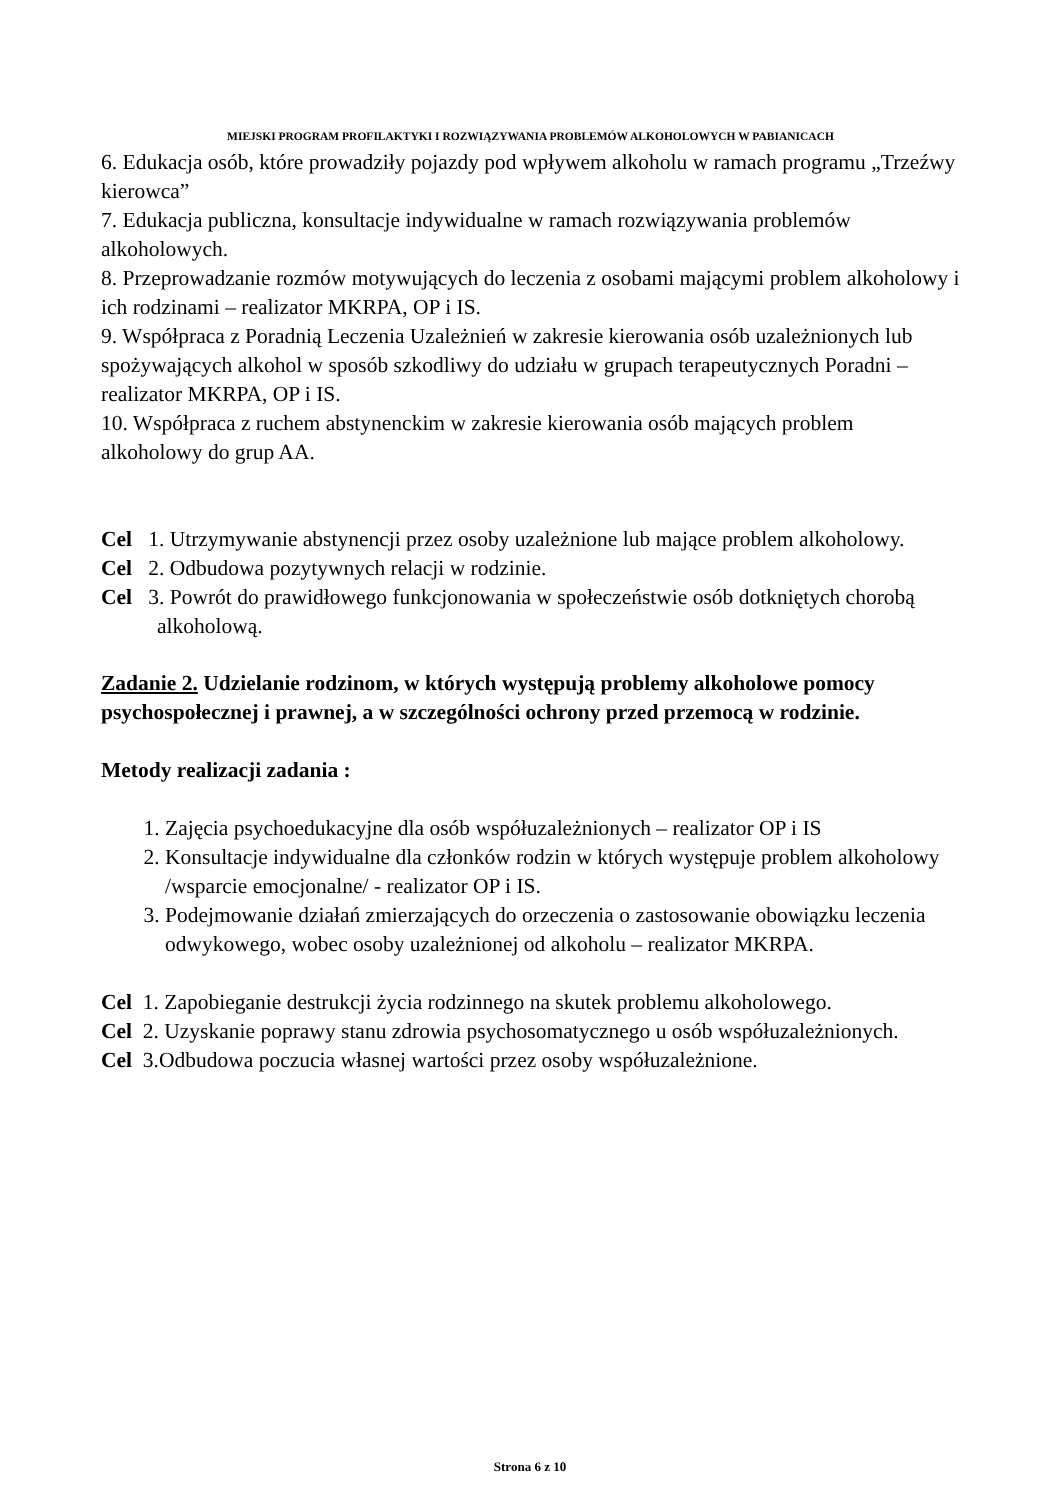MIEJSKI PROGRAM PROFILAKTYKI I ROZWIĄZYWANIA PROBLEMÓW ALKOHOLOWYCH W PABIANICACH
6. Edukacja osób, które prowadziły pojazdy pod wpływem alkoholu w ramach programu „Trzeźwy kierowca”
7. Edukacja publiczna, konsultacje indywidualne w ramach rozwiązywania problemów alkoholowych.
8. Przeprowadzanie rozmów motywujących do leczenia z osobami mającymi problem alkoholowy i ich rodzinami – realizator MKRPA, OP i IS.
9. Współpraca z Poradnią Leczenia Uzależnień w zakresie kierowania osób uzależnionych lub spożywających alkohol w sposób szkodliwy do udziału w grupach terapeutycznych Poradni – realizator MKRPA, OP i IS.
10. Współpraca z ruchem abstynenckim w zakresie kierowania osób mających problem alkoholowy do grup AA.
Cel 1. Utrzymywanie abstynencji przez osoby uzależnione lub mające problem alkoholowy.
Cel 2. Odbudowa pozytywnych relacji w rodzinie.
Cel 3. Powrót do prawidłowego funkcjonowania w społeczeństwie osób dotkniętych chorobą alkoholową.
Zadanie 2. Udzielanie rodzinom, w których występują problemy alkoholowe pomocy psychospołecznej i prawnej, a w szczególności ochrony przed przemocą w rodzinie.
Metody realizacji zadania :
1. Zajęcia psychoedukacyjne dla osób współuzależnionych – realizator OP i IS
2. Konsultacje indywidualne dla członków rodzin w których występuje problem alkoholowy /wsparcie emocjonalne/ - realizator OP i IS.
3. Podejmowanie działań zmierzających do orzeczenia o zastosowanie obowiązku leczenia odwykowego, wobec osoby uzależnionej od alkoholu – realizator MKRPA.
Cel 1. Zapobieganie destrukcji życia rodzinnego na skutek problemu alkoholowego.
Cel 2. Uzyskanie poprawy stanu zdrowia psychosomatycznego u osób współuzależnionych.
Cel 3.Odbudowa poczucia własnej wartości przez osoby współuzależnione.
Strona 6 z 10